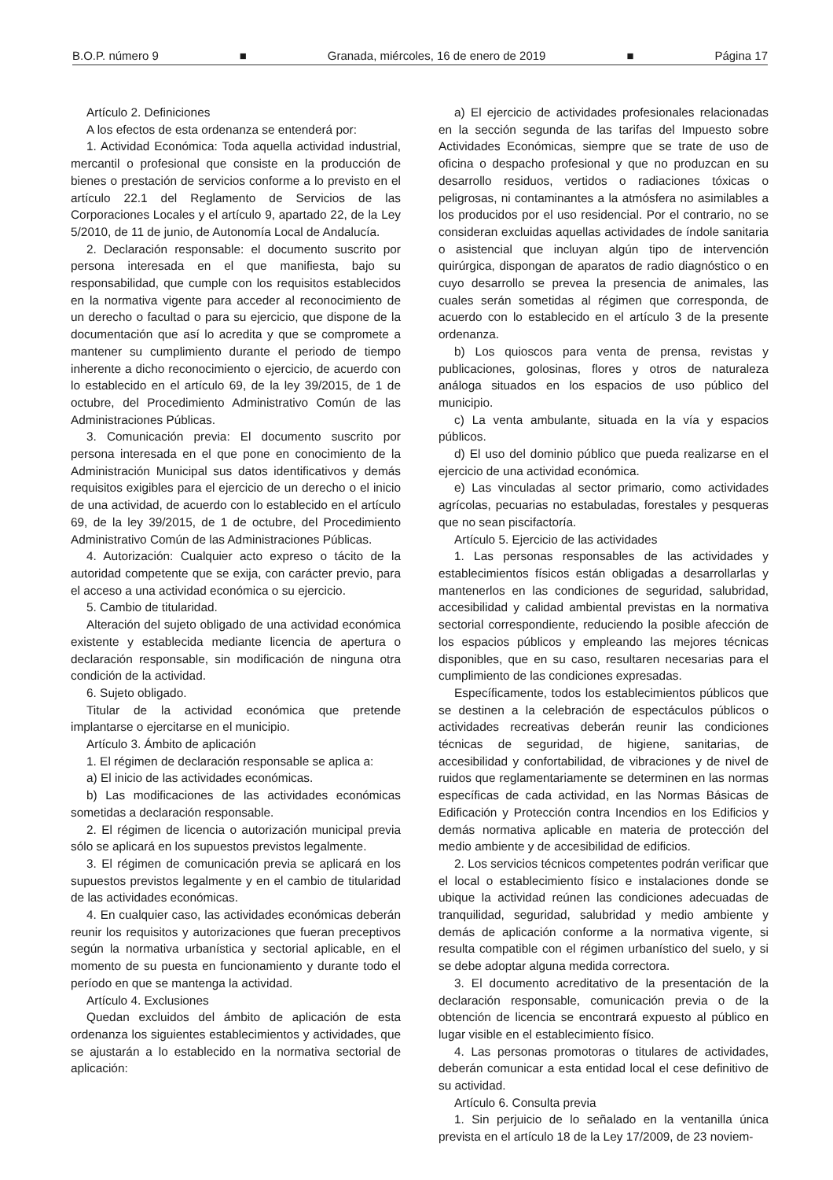B.O.P. número 9 ■ Granada, miércoles, 16 de enero de 2019 ■ Página 17
Artículo 2. Definiciones
A los efectos de esta ordenanza se entenderá por:
1. Actividad Económica: Toda aquella actividad industrial, mercantil o profesional que consiste en la producción de bienes o prestación de servicios conforme a lo previsto en el artículo 22.1 del Reglamento de Servicios de las Corporaciones Locales y el artículo 9, apartado 22, de la Ley 5/2010, de 11 de junio, de Autonomía Local de Andalucía.
2. Declaración responsable: el documento suscrito por persona interesada en el que manifiesta, bajo su responsabilidad, que cumple con los requisitos establecidos en la normativa vigente para acceder al reconocimiento de un derecho o facultad o para su ejercicio, que dispone de la documentación que así lo acredita y que se compromete a mantener su cumplimiento durante el periodo de tiempo inherente a dicho reconocimiento o ejercicio, de acuerdo con lo establecido en el artículo 69, de la ley 39/2015, de 1 de octubre, del Procedimiento Administrativo Común de las Administraciones Públicas.
3. Comunicación previa: El documento suscrito por persona interesada en el que pone en conocimiento de la Administración Municipal sus datos identificativos y demás requisitos exigibles para el ejercicio de un derecho o el inicio de una actividad, de acuerdo con lo establecido en el artículo 69, de la ley 39/2015, de 1 de octubre, del Procedimiento Administrativo Común de las Administraciones Públicas.
4. Autorización: Cualquier acto expreso o tácito de la autoridad competente que se exija, con carácter previo, para el acceso a una actividad económica o su ejercicio.
5. Cambio de titularidad.
Alteración del sujeto obligado de una actividad económica existente y establecida mediante licencia de apertura o declaración responsable, sin modificación de ninguna otra condición de la actividad.
6. Sujeto obligado.
Titular de la actividad económica que pretende implantarse o ejercitarse en el municipio.
Artículo 3. Ámbito de aplicación
1. El régimen de declaración responsable se aplica a:
a) El inicio de las actividades económicas.
b) Las modificaciones de las actividades económicas sometidas a declaración responsable.
2. El régimen de licencia o autorización municipal previa sólo se aplicará en los supuestos previstos legalmente.
3. El régimen de comunicación previa se aplicará en los supuestos previstos legalmente y en el cambio de titularidad de las actividades económicas.
4. En cualquier caso, las actividades económicas deberán reunir los requisitos y autorizaciones que fueran preceptivos según la normativa urbanística y sectorial aplicable, en el momento de su puesta en funcionamiento y durante todo el período en que se mantenga la actividad.
Artículo 4. Exclusiones
Quedan excluidos del ámbito de aplicación de esta ordenanza los siguientes establecimientos y actividades, que se ajustarán a lo establecido en la normativa sectorial de aplicación:
a) El ejercicio de actividades profesionales relacionadas en la sección segunda de las tarifas del Impuesto sobre Actividades Económicas, siempre que se trate de uso de oficina o despacho profesional y que no produzcan en su desarrollo residuos, vertidos o radiaciones tóxicas o peligrosas, ni contaminantes a la atmósfera no asimilables a los producidos por el uso residencial. Por el contrario, no se consideran excluidas aquellas actividades de índole sanitaria o asistencial que incluyan algún tipo de intervención quirúrgica, dispongan de aparatos de radio diagnóstico o en cuyo desarrollo se prevea la presencia de animales, las cuales serán sometidas al régimen que corresponda, de acuerdo con lo establecido en el artículo 3 de la presente ordenanza.
b) Los quioscos para venta de prensa, revistas y publicaciones, golosinas, flores y otros de naturaleza análoga situados en los espacios de uso público del municipio.
c) La venta ambulante, situada en la vía y espacios públicos.
d) El uso del dominio público que pueda realizarse en el ejercicio de una actividad económica.
e) Las vinculadas al sector primario, como actividades agrícolas, pecuarias no estabuladas, forestales y pesqueras que no sean piscifactoría.
Artículo 5. Ejercicio de las actividades
1. Las personas responsables de las actividades y establecimientos físicos están obligadas a desarrollarlas y mantenerlos en las condiciones de seguridad, salubridad, accesibilidad y calidad ambiental previstas en la normativa sectorial correspondiente, reduciendo la posible afección de los espacios públicos y empleando las mejores técnicas disponibles, que en su caso, resultaren necesarias para el cumplimiento de las condiciones expresadas.
Específicamente, todos los establecimientos públicos que se destinen a la celebración de espectáculos públicos o actividades recreativas deberán reunir las condiciones técnicas de seguridad, de higiene, sanitarias, de accesibilidad y confortabilidad, de vibraciones y de nivel de ruidos que reglamentariamente se determinen en las normas específicas de cada actividad, en las Normas Básicas de Edificación y Protección contra Incendios en los Edificios y demás normativa aplicable en materia de protección del medio ambiente y de accesibilidad de edificios.
2. Los servicios técnicos competentes podrán verificar que el local o establecimiento físico e instalaciones donde se ubique la actividad reúnen las condiciones adecuadas de tranquilidad, seguridad, salubridad y medio ambiente y demás de aplicación conforme a la normativa vigente, si resulta compatible con el régimen urbanístico del suelo, y si se debe adoptar alguna medida correctora.
3. El documento acreditativo de la presentación de la declaración responsable, comunicación previa o de la obtención de licencia se encontrará expuesto al público en lugar visible en el establecimiento físico.
4. Las personas promotoras o titulares de actividades, deberán comunicar a esta entidad local el cese definitivo de su actividad.
Artículo 6. Consulta previa
1. Sin perjuicio de lo señalado en la ventanilla única prevista en el artículo 18 de la Ley 17/2009, de 23 noviem-